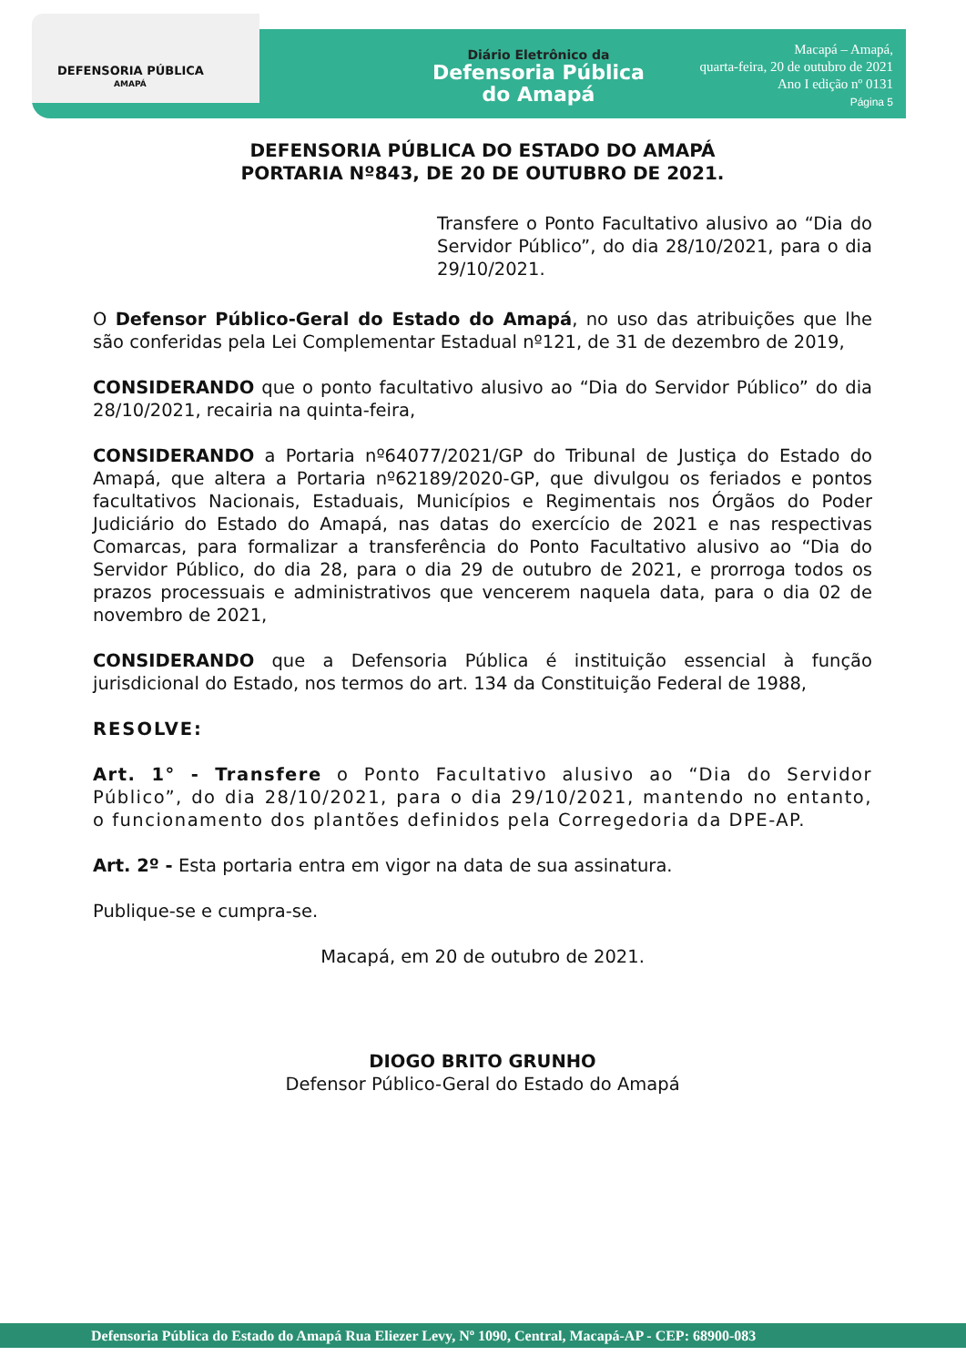DEFENSORIA PÚBLICA
AMAPÁ
Diário Eletrônico da
Defensoria Pública
do Amapá
Macapá – Amapá,
quarta-feira, 20 de outubro de 2021
Ano I edição nº 0131
Página 5
DEFENSORIA PÚBLICA DO ESTADO DO AMAPÁ
PORTARIA Nº843, DE 20 DE OUTUBRO DE 2021.
Transfere o Ponto Facultativo alusivo ao “Dia do Servidor Público”, do dia 28/10/2021, para o dia 29/10/2021.
O Defensor Público-Geral do Estado do Amapá, no uso das atribuições que lhe são conferidas pela Lei Complementar Estadual nº121, de 31 de dezembro de 2019,
CONSIDERANDO que o ponto facultativo alusivo ao “Dia do Servidor Público” do dia 28/10/2021, recairia na quinta-feira,
CONSIDERANDO a Portaria nº64077/2021/GP do Tribunal de Justiça do Estado do Amapá, que altera a Portaria nº62189/2020-GP, que divulgou os feriados e pontos facultativos Nacionais, Estaduais, Municípios e Regimentais nos Órgãos do Poder Judiciário do Estado do Amapá, nas datas do exercício de 2021 e nas respectivas Comarcas, para formalizar a transferência do Ponto Facultativo alusivo ao “Dia do Servidor Público, do dia 28, para o dia 29 de outubro de 2021, e prorroga todos os prazos processuais e administrativos que vencerem naquela data, para o dia 02 de novembro de 2021,
CONSIDERANDO que a Defensoria Pública é instituição essencial à função jurisdicional do Estado, nos termos do art. 134 da Constituição Federal de 1988,
RESOLVE:
Art. 1° - Transfere o Ponto Facultativo alusivo ao “Dia do Servidor Público”, do dia 28/10/2021, para o dia 29/10/2021, mantendo no entanto, o funcionamento dos plantões definidos pela Corregedoria da DPE-AP.
Art. 2º - Esta portaria entra em vigor na data de sua assinatura.
Publique-se e cumpra-se.
Macapá, em 20 de outubro de 2021.
DIOGO BRITO GRUNHO
Defensor Público-Geral do Estado do Amapá
Defensoria Pública do Estado do Amapá Rua Eliezer Levy, Nº 1090, Central, Macapá-AP - CEP: 68900-083